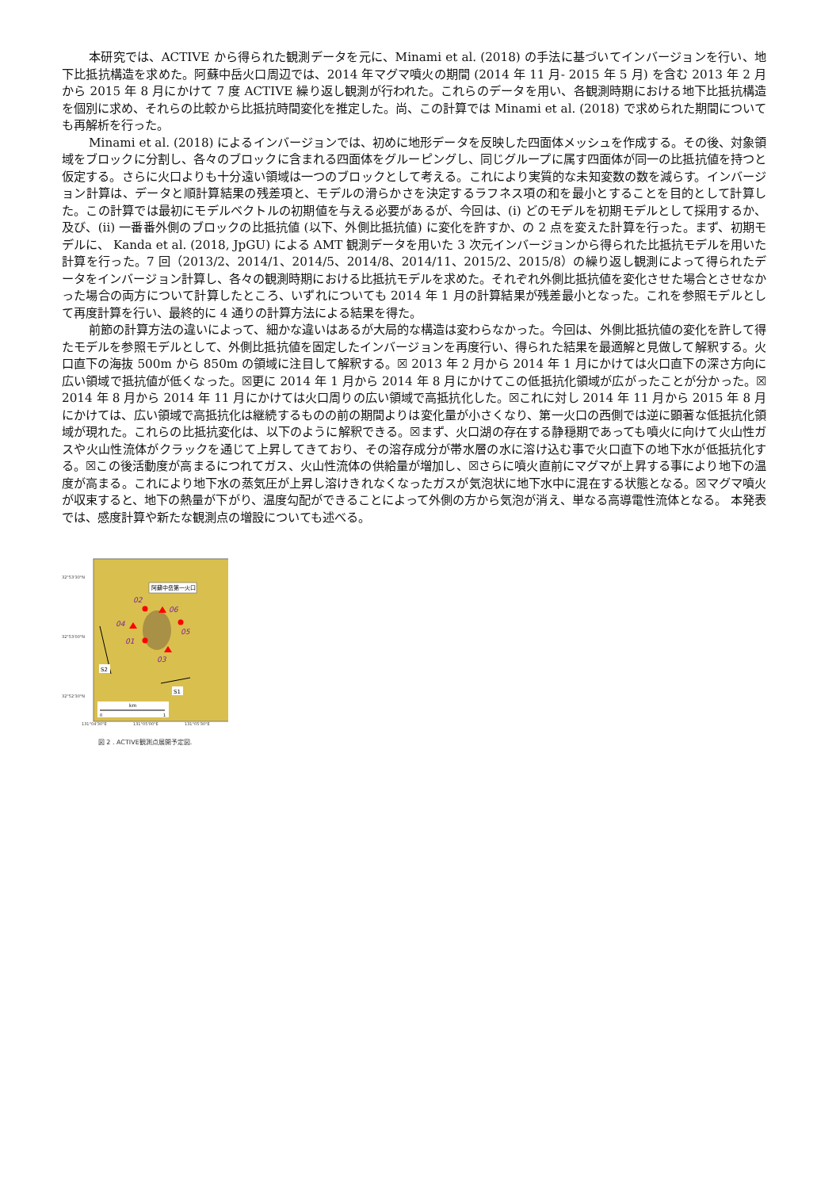本研究では、ACTIVE から得られた観測データを元に、Minami et al. (2018) の手法に基づいてインバージョンを行い、地下比抵抗構造を求めた。阿蘇中岳火口周辺では、2014 年マグマ噴火の期間 (2014 年 11 月- 2015 年 5 月) を含む 2013 年 2 月から 2015 年 8 月にかけて 7 度 ACTIVE 繰り返し観測が行われた。これらのデータを用い、各観測時期における地下比抵抗構造を個別に求め、それらの比較から比抵抗時間変化を推定した。尚、この計算では Minami et al. (2018) で求められた期間についても再解析を行った。
Minami et al. (2018) によるインバージョンでは、初めに地形データを反映した四面体メッシュを作成する。その後、対象領域をブロックに分割し、各々のブロックに含まれる四面体をグルーピングし、同じグループに属す四面体が同一の比抵抗値を持つと仮定する。さらに火口よりも十分遠い領域は一つのブロックとして考える。これにより実質的な未知変数の数を減らす。インバージョン計算は、データと順計算結果の残差項と、モデルの滑らかさを決定するラフネス項の和を最小とすることを目的として計算した。この計算では最初にモデルベクトルの初期値を与える必要があるが、今回は、(i) どのモデルを初期モデルとして採用するか、及び、(ii) 一番番外側のブロックの比抵抗値 (以下、外側比抵抗値) に変化を許すか、の 2 点を変えた計算を行った。まず、初期モデルに、 Kanda et al. (2018, JpGU) による AMT 観測データを用いた 3 次元インバージョンから得られた比抵抗モデルを用いた計算を行った。7 回（2013/2、2014/1、2014/5、2014/8、2014/11、2015/2、2015/8）の繰り返し観測によって得られたデータをインバージョン計算し、各々の観測時期における比抵抗モデルを求めた。それぞれ外側比抵抗値を変化させた場合とさせなかった場合の両方について計算したところ、いずれについても 2014 年 1 月の計算結果が残差最小となった。これを参照モデルとして再度計算を行い、最終的に 4 通りの計算方法による結果を得た。
前節の計算方法の違いによって、細かな違いはあるが大局的な構造は変わらなかった。今回は、外側比抵抗値の変化を許して得たモデルを参照モデルとして、外側比抵抗値を固定したインバージョンを再度行い、得られた結果を最適解と見做して解釈する。火口直下の海抜 500m から 850m の領域に注目して解釈する。☒ 2013 年 2 月から 2014 年 1 月にかけては火口直下の深さ方向に広い領域で抵抗値が低くなった。☒更に 2014 年 1 月から 2014 年 8 月にかけてこの低抵抗化領域が広がったことが分かった。☒ 2014 年 8 月から 2014 年 11 月にかけては火口周りの広い領域で高抵抗化した。☒これに対し 2014 年 11 月から 2015 年 8 月にかけては、広い領域で高抵抗化は継続するものの前の期間よりは変化量が小さくなり、第一火口の西側では逆に顕著な低抵抗化領域が現れた。これらの比抵抗変化は、以下のように解釈できる。☒まず、火口湖の存在する静穏期であっても噴火に向けて火山性ガスや火山性流体がクラックを通じて上昇してきており、その溶存成分が帯水層の水に溶け込む事で火口直下の地下水が低抵抗化する。☒この後活動度が高まるにつれてガス、火山性流体の供給量が増加し、☒さらに噴火直前にマグマが上昇する事により地下の温度が高まる。これにより地下水の蒸気圧が上昇し溶けきれなくなったガスが気泡状に地下水中に混在する状態となる。☒マグマ噴火が収束すると、地下の熱量が下がり、温度勾配ができることによって外側の方から気泡が消え、単なる高導電性流体となる。 本発表では、感度計算や新たな観測点の増設についても述べる。
32°53'30"N
32°53'00"N
32°52'30"N
131°04'30"E
131°05'00"E
131°05'30"E
阿蘇中岳第一火口
02
06
04
05
01
03
S2
S1
km
0
1
図 2 . ACTIVE観測点展開予定図.